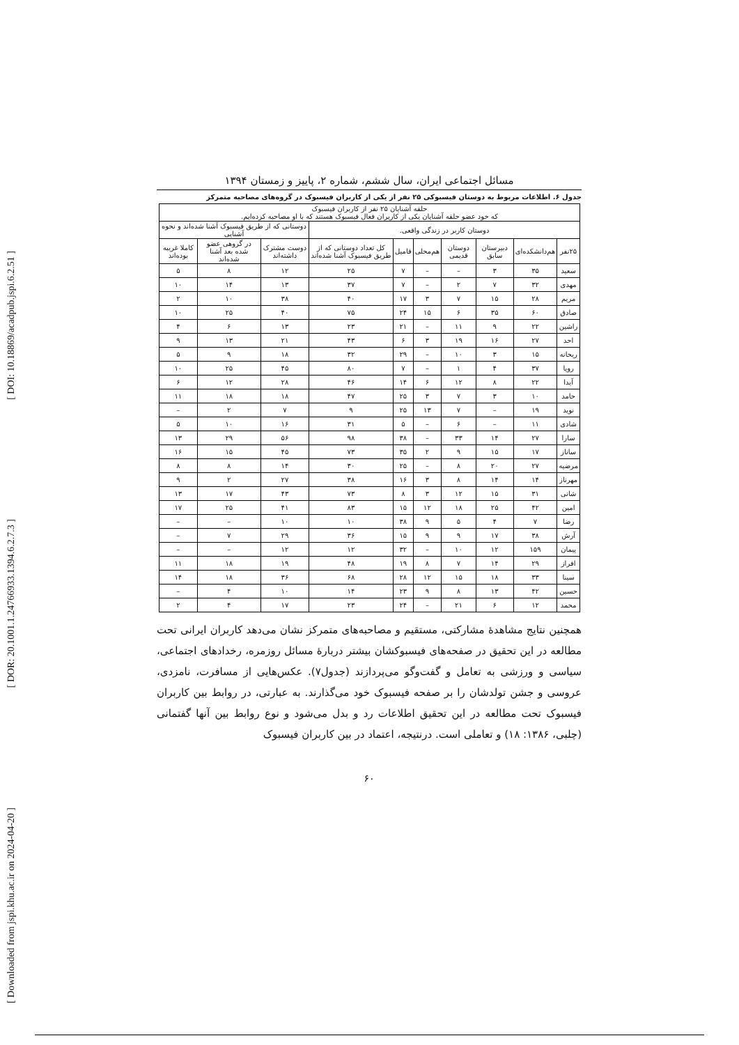[ DOI: 10.18869/acadpub.jspi.6.2.51 ]
[ DOR: 20.1001.1.24766933.1394.6.2.7.3 ]
[ Downloaded from jspi.khu.ac.ir on 2024-04-20 ]
مسائل اجتماعی ایران، سال ششم، شماره ۲، پاییز و زمستان ۱۳۹۴
جدول ۶. اطلاعات مربوط به دوستان فیسبوکی ۲۵ نفر از یکی از کاربران فیسبوک در گروه‌های مصاحبه متمرکز
| حلقه آشنایان ۲۵ نفر از کاربران فیسبوک که خود عضو حلقه آشنایان یکی از کاربران فعال فیسبوک هستند که با او مصاحبه کرده‌ایم. | | | | | | | | | |
| --- | --- | --- | --- | --- | --- | --- | --- | --- | --- |
| دوستان کاربر در زندگی واقعی. | | | | | | | دوستانی که از طریق فیسبوک آشنا شده‌اند و نحوه آشنایی | | |
| ۲۵نفر | هم‌دانشکده‌ای | دبیرستان سابق | دوستان قدیمی | هم‌محلی | فامیل | کل تعداد دوستانی که از طریق فیسبوک آشنا شده‌اند | دوست مشترک داشته‌اند | در گروهی عضو شده بعد آشنا شده‌اند | کاملا غریبه بوده‌اند |
| سعید | ۳۵ | ۳ | – | – | ۷ | ۲۵ | ۱۲ | ۸ | ۵ |
| مهدی | ۳۲ | ۷ | ۲ | – | ۷ | ۳۷ | ۱۳ | ۱۴ | ۱۰ |
| مریم | ۲۸ | ۱۵ | ۷ | ۳ | ۱۷ | ۴۰ | ۳۸ | ۱۰ | ۲ |
| صادق | ۶۰ | ۳۵ | ۶ | ۱۵ | ۲۴ | ۷۵ | ۴۰ | ۲۵ | ۱۰ |
| راشین | ۲۲ | ۹ | ۱۱ | – | ۲۱ | ۲۳ | ۱۳ | ۶ | ۴ |
| احد | ۲۷ | ۱۶ | ۱۹ | ۳ | ۶ | ۴۳ | ۲۱ | ۱۳ | ۹ |
| ریحانه | ۱۵ | ۳ | ۱۰ | – | ۲۹ | ۳۲ | ۱۸ | ۹ | ۵ |
| رویا | ۳۷ | ۴ | ۱ | – | ۷ | ۸۰ | ۴۵ | ۲۵ | ۱۰ |
| آیدا | ۲۲ | ۸ | ۱۲ | ۶ | ۱۴ | ۴۶ | ۲۸ | ۱۲ | ۶ |
| حامد | ۱۰ | ۳ | ۷ | ۳ | ۲۵ | ۴۷ | ۱۸ | ۱۸ | ۱۱ |
| نوید | ۱۹ | – | ۷ | ۱۳ | ۲۵ | ۹ | ۷ | ۲ | – |
| شادی | ۱۱ | – | ۶ | – | ۵ | ۳۱ | ۱۶ | ۱۰ | ۵ |
| سارا | ۲۷ | ۱۴ | ۳۳ | – | ۳۸ | ۹۸ | ۵۶ | ۲۹ | ۱۳ |
| ساناز | ۱۷ | ۱۵ | ۹ | ۲ | ۳۵ | ۷۳ | ۴۵ | ۱۵ | ۱۶ |
| مرضیه | ۲۷ | ۲۰ | ۸ | – | ۲۵ | ۳۰ | ۱۴ | ۸ | ۸ |
| مهرناز | ۱۴ | ۱۴ | ۸ | ۳ | ۱۶ | ۳۸ | ۲۷ | ۲ | ۹ |
| شانی | ۳۱ | ۱۵ | ۱۲ | ۳ | ۸ | ۷۳ | ۴۳ | ۱۷ | ۱۳ |
| امین | ۴۲ | ۲۵ | ۱۸ | ۱۲ | ۱۵ | ۸۳ | ۴۱ | ۲۵ | ۱۷ |
| رضا | ۷ | ۴ | ۵ | ۹ | ۳۸ | ۱۰ | ۱۰ | – | – |
| آرش | ۳۸ | ۱۷ | ۹ | ۹ | ۱۵ | ۳۶ | ۲۹ | ۷ | – |
| پیمان | ۱۵۹ | ۱۲ | ۱۰ | – | ۳۲ | ۱۲ | ۱۲ | – | – |
| افراز | ۲۹ | ۱۴ | ۷ | ۸ | ۱۹ | ۴۸ | ۱۹ | ۱۸ | ۱۱ |
| سینا | ۳۳ | ۱۸ | ۱۵ | ۱۲ | ۲۸ | ۶۸ | ۳۶ | ۱۸ | ۱۴ |
| حسین | ۴۲ | ۱۳ | ۸ | ۹ | ۲۳ | ۱۴ | ۱۰ | ۴ | – |
| محمد | ۱۲ | ۶ | ۲۱ | – | ۲۴ | ۲۳ | ۱۷ | ۴ | ۲ |
همچنین نتایج مشاهدهٔ مشارکتی، مستقیم و مصاحبه‌های متمرکز نشان می‌دهد کاربران ایرانی تحت مطالعه در این تحقیق در صفحه‌های فیسبوکشان بیشتر دربارهٔ مسائل روزمره، رخدادهای اجتماعی، سیاسی و ورزشی به تعامل و گفت‌وگو می‌پردازند (جدول۷). عکس‌هایی از مسافرت، نامزدی، عروسی و جشن تولدشان را بر صفحه فیسبوک خود می‌گذارند. به عبارتی، در روابط بین کاربران فیسبوک تحت مطالعه در این تحقیق اطلاعات رد و بدل می‌شود و نوع روابط بین آنها گفتمانی (چلبی، ۱۳۸۶: ۱۸) و تعاملی است. درنتیجه، اعتماد در بین کاربران فیسبوک
۶۰